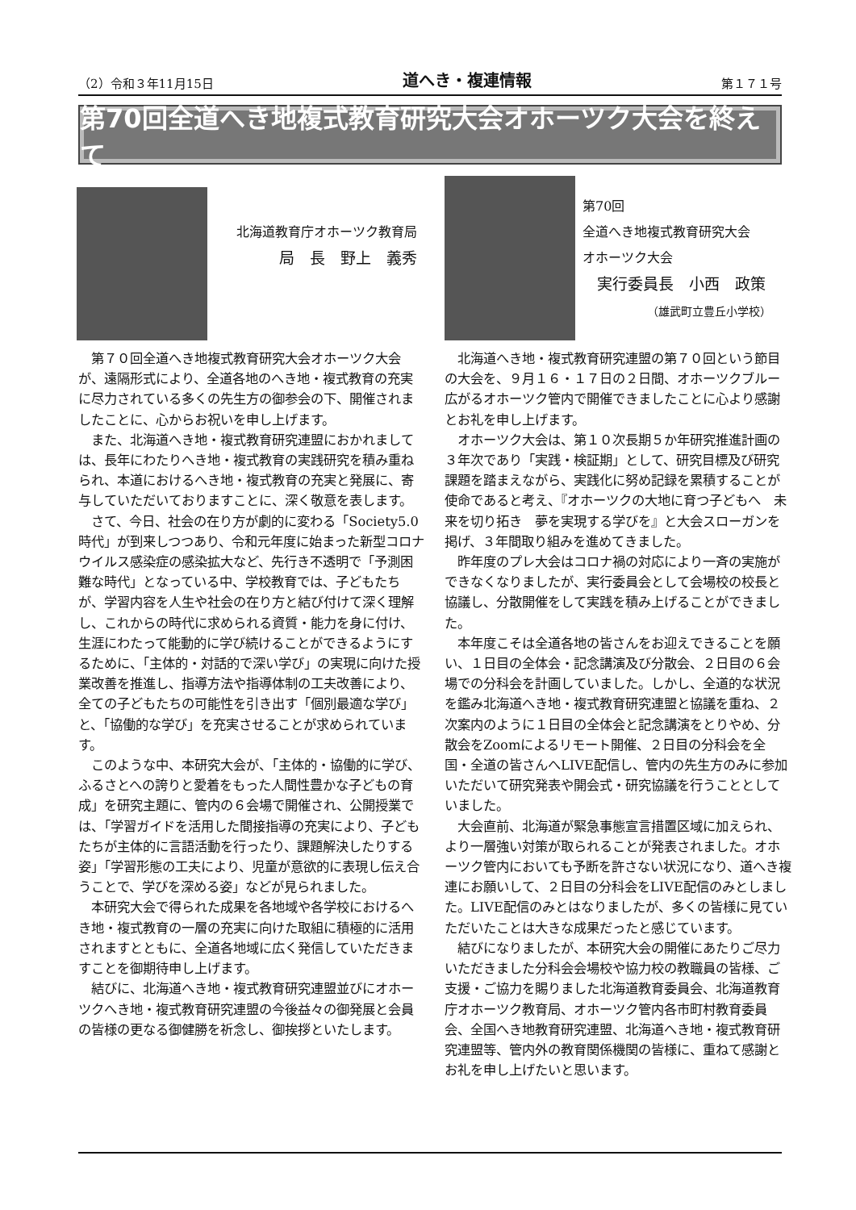（2）令和３年11月15日 道へき・複連情報 第１７１号
第70回全道へき地複式教育研究大会オホーツク大会を終えて
北海道教育庁オホーツク教育局
局　長　野上　義秀
第70回
全道へき地複式教育研究大会
オホーツク大会
実行委員長　小西　政策
（雄武町立豊丘小学校）
第７０回全道へき地複式教育研究大会オホーツク大会が、遠隔形式により、全道各地のへき地・複式教育の充実に尽力されている多くの先生方の御参会の下、開催されましたことに、心からお祝いを申し上げます。
また、北海道へき地・複式教育研究連盟におかれましては、長年にわたりへき地・複式教育の実践研究を積み重ねられ、本道におけるへき地・複式教育の充実と発展に、寄与していただいておりますことに、深く敬意を表します。
さて、今日、社会の在り方が劇的に変わる「Society5.0時代」が到来しつつあり、令和元年度に始まった新型コロナウイルス感染症の感染拡大など、先行き不透明で「予測困難な時代」となっている中、学校教育では、子どもたちが、学習内容を人生や社会の在り方と結び付けて深く理解し、これからの時代に求められる資質・能力を身に付け、生涯にわたって能動的に学び続けることができるようにするために、「主体的・対話的で深い学び」の実現に向けた授業改善を推進し、指導方法や指導体制の工夫改善により、全ての子どもたちの可能性を引き出す「個別最適な学び」と、「協働的な学び」を充実させることが求められています。
このような中、本研究大会が、「主体的・協働的に学び、ふるさとへの誇りと愛着をもった人間性豊かな子どもの育成」を研究主題に、管内の６会場で開催され、公開授業では、「学習ガイドを活用した間接指導の充実により、子どもたちが主体的に言語活動を行ったり、課題解決したりする姿」「学習形態の工夫により、児童が意欲的に表現し伝え合うことで、学びを深める姿」などが見られました。
本研究大会で得られた成果を各地域や各学校におけるへき地・複式教育の一層の充実に向けた取組に積極的に活用されますとともに、全道各地域に広く発信していただきますことを御期待申し上げます。
結びに、北海道へき地・複式教育研究連盟並びにオホーツクへき地・複式教育研究連盟の今後益々の御発展と会員の皆様の更なる御健勝を祈念し、御挨拶といたします。
北海道へき地・複式教育研究連盟の第７０回という節目の大会を、９月１６・１７日の２日間、オホーツクブルー広がるオホーツク管内で開催できましたことに心より感謝とお礼を申し上げます。
オホーツク大会は、第１０次長期５か年研究推進計画の３年次であり「実践・検証期」として、研究目標及び研究課題を踏まえながら、実践化に努め記録を累積することが使命であると考え、『オホーツクの大地に育つ子どもへ　未来を切り拓き　夢を実現する学びを』と大会スローガンを掲げ、３年間取り組みを進めてきました。
昨年度のプレ大会はコロナ禍の対応により一斉の実施ができなくなりましたが、実行委員会として会場校の校長と協議し、分散開催をして実践を積み上げることができました。
本年度こそは全道各地の皆さんをお迎えできることを願い、１日目の全体会・記念講演及び分散会、２日目の６会場での分科会を計画していました。しかし、全道的な状況を鑑み北海道へき地・複式教育研究連盟と協議を重ね、２次案内のように１日目の全体会と記念講演をとりやめ、分散会をZoomによるリモート開催、２日目の分科会を全国・全道の皆さんへLIVE配信し、管内の先生方のみに参加いただいて研究発表や開会式・研究協議を行うこととしていました。
大会直前、北海道が緊急事態宣言措置区域に加えられ、より一層強い対策が取られることが発表されました。オホーツク管内においても予断を許さない状況になり、道へき複連にお願いして、２日目の分科会をLIVE配信のみとしました。LIVE配信のみとはなりましたが、多くの皆様に見ていただいたことは大きな成果だったと感じています。
結びになりましたが、本研究大会の開催にあたりご尽力いただきました分科会会場校や協力校の教職員の皆様、ご支援・ご協力を賜りました北海道教育委員会、北海道教育庁オホーツク教育局、オホーツク管内各市町村教育委員会、全国へき地教育研究連盟、北海道へき地・複式教育研究連盟等、管内外の教育関係機関の皆様に、重ねて感謝とお礼を申し上げたいと思います。